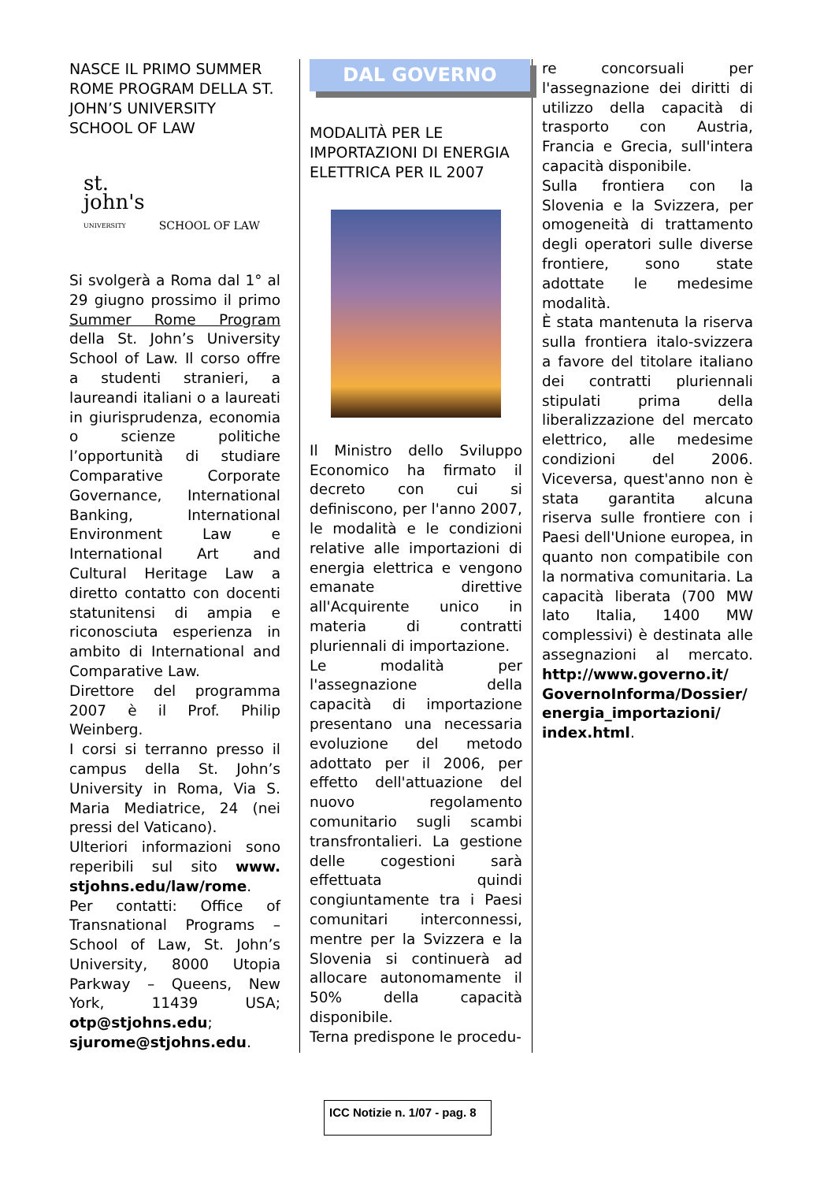NASCE IL PRIMO SUMMER ROME PROGRAM DELLA ST. JOHN’S UNIVERSITY SCHOOL OF LAW
st.
john's
UNIVERSITY SCHOOL OF LAW
Si svolgerà a Roma dal 1° al 29 giugno prossimo il primo Summer Rome Program della St. John’s University School of Law. Il corso offre a studenti stranieri, a laureandi italiani o a laureati in giurisprudenza, economia o scienze politiche l’opportunità di studiare Comparative Corporate Governance, International Banking, International Environment Law e International Art and Cultural Heritage Law a diretto contatto con docenti statunitensi di ampia e riconosciuta esperienza in ambito di International and Comparative Law.
Direttore del programma 2007 è il Prof. Philip Weinberg.
I corsi si terranno presso il campus della St. John’s University in Roma, Via S. Maria Mediatrice, 24 (nei pressi del Vaticano).
Ulteriori informazioni sono reperibili sul sito www. stjohns.edu/law/rome.
Per contatti: Office of Transnational Programs – School of Law, St. John’s University, 8000 Utopia Parkway – Queens, New York, 11439 USA; otp@stjohns.edu; sjurome@stjohns.edu.
DAL GOVERNO
MODALITÀ PER LE IMPORTAZIONI DI ENERGIA ELETTRICA PER IL 2007
Il Ministro dello Sviluppo Economico ha firmato il decreto con cui si definiscono, per l'anno 2007, le modalità e le condizioni relative alle importazioni di energia elettrica e vengono emanate direttive all'Acquirente unico in materia di contratti pluriennali di importazione.
Le modalità per l'assegnazione della capacità di importazione presentano una necessaria evoluzione del metodo adottato per il 2006, per effetto dell'attuazione del nuovo regolamento comunitario sugli scambi transfrontalieri. La gestione delle cogestioni sarà effettuata quindi congiuntamente tra i Paesi comunitari interconnessi, mentre per la Svizzera e la Slovenia si continuerà ad allocare autonomamente il 50% della capacità disponibile.
Terna predispone le procedu-
re concorsuali per l'assegnazione dei diritti di utilizzo della capacità di trasporto con Austria, Francia e Grecia, sull'intera capacità disponibile.
Sulla frontiera con la Slovenia e la Svizzera, per omogeneità di trattamento degli operatori sulle diverse frontiere, sono state adottate le medesime modalità.
È stata mantenuta la riserva sulla frontiera italo-svizzera a favore del titolare italiano dei contratti pluriennali stipulati prima della liberalizzazione del mercato elettrico, alle medesime condizioni del 2006. Viceversa, quest'anno non è stata garantita alcuna riserva sulle frontiere con i Paesi dell'Unione europea, in quanto non compatibile con la normativa comunitaria. La capacità liberata (700 MW lato Italia, 1400 MW complessivi) è destinata alle assegnazioni al mercato. http://www.governo.it/ GovernoInforma/Dossier/ energia_importazioni/ index.html.
ICC Notizie n. 1/07 - pag. 8